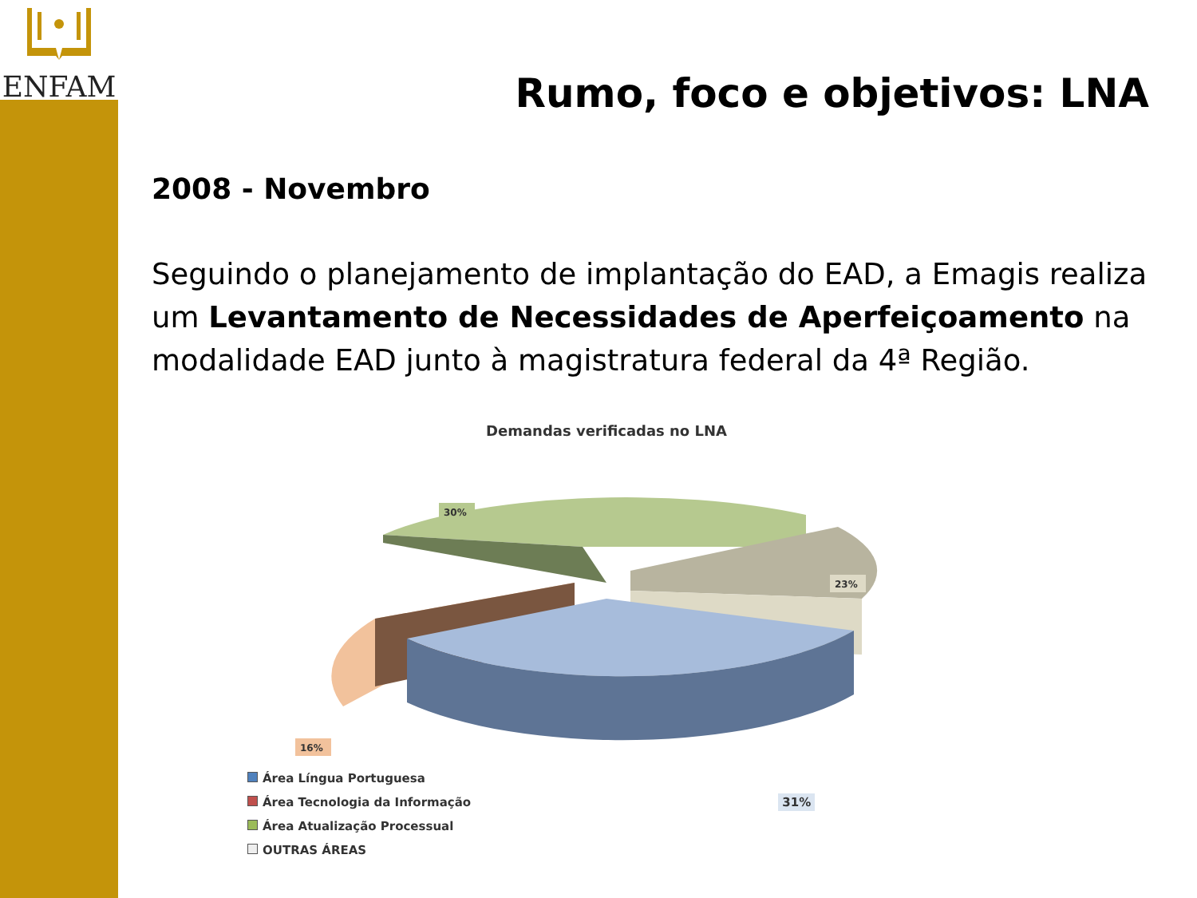ENFAM
Rumo, foco e objetivos: LNA
2008 - Novembro
Seguindo o planejamento de implantação do EAD, a Emagis realiza um Levantamento de Necessidades de Aperfeiçoamento na modalidade EAD junto à magistratura federal da 4ª Região.
Demandas verificadas no LNA
30%
23%
16%
Área Língua Portuguesa
Área Tecnologia da Informação 31%
Área Atualização Processual
OUTRAS ÁREAS